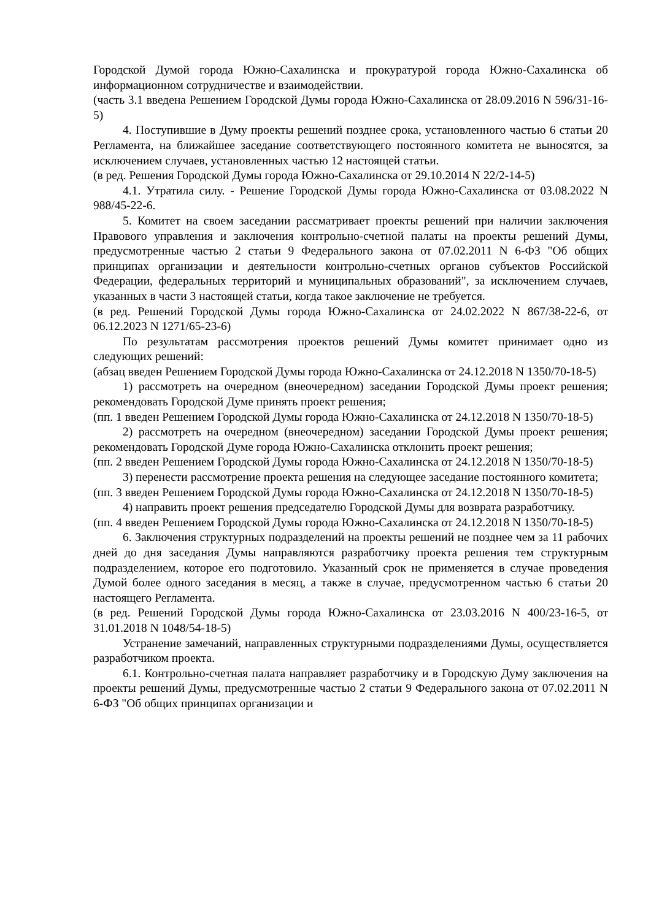Городской Думой города Южно-Сахалинска и прокуратурой города Южно-Сахалинска об информационном сотрудничестве и взаимодействии.
(часть 3.1 введена Решением Городской Думы города Южно-Сахалинска от 28.09.2016 N 596/31-16-5)
4. Поступившие в Думу проекты решений позднее срока, установленного частью 6 статьи 20 Регламента, на ближайшее заседание соответствующего постоянного комитета не выносятся, за исключением случаев, установленных частью 12 настоящей статьи.
(в ред. Решения Городской Думы города Южно-Сахалинска от 29.10.2014 N 22/2-14-5)
4.1. Утратила силу. - Решение Городской Думы города Южно-Сахалинска от 03.08.2022 N 988/45-22-6.
5. Комитет на своем заседании рассматривает проекты решений при наличии заключения Правового управления и заключения контрольно-счетной палаты на проекты решений Думы, предусмотренные частью 2 статьи 9 Федерального закона от 07.02.2011 N 6-ФЗ "Об общих принципах организации и деятельности контрольно-счетных органов субъектов Российской Федерации, федеральных территорий и муниципальных образований", за исключением случаев, указанных в части 3 настоящей статьи, когда такое заключение не требуется.
(в ред. Решений Городской Думы города Южно-Сахалинска от 24.02.2022 N 867/38-22-6, от 06.12.2023 N 1271/65-23-6)
По результатам рассмотрения проектов решений Думы комитет принимает одно из следующих решений:
(абзац введен Решением Городской Думы города Южно-Сахалинска от 24.12.2018 N 1350/70-18-5)
1) рассмотреть на очередном (внеочередном) заседании Городской Думы проект решения; рекомендовать Городской Думе принять проект решения;
(пп. 1 введен Решением Городской Думы города Южно-Сахалинска от 24.12.2018 N 1350/70-18-5)
2) рассмотреть на очередном (внеочередном) заседании Городской Думы проект решения; рекомендовать Городской Думе города Южно-Сахалинска отклонить проект решения;
(пп. 2 введен Решением Городской Думы города Южно-Сахалинска от 24.12.2018 N 1350/70-18-5)
3) перенести рассмотрение проекта решения на следующее заседание постоянного комитета;
(пп. 3 введен Решением Городской Думы города Южно-Сахалинска от 24.12.2018 N 1350/70-18-5)
4) направить проект решения председателю Городской Думы для возврата разработчику.
(пп. 4 введен Решением Городской Думы города Южно-Сахалинска от 24.12.2018 N 1350/70-18-5)
6. Заключения структурных подразделений на проекты решений не позднее чем за 11 рабочих дней до дня заседания Думы направляются разработчику проекта решения тем структурным подразделением, которое его подготовило. Указанный срок не применяется в случае проведения Думой более одного заседания в месяц, а также в случае, предусмотренном частью 6 статьи 20 настоящего Регламента.
(в ред. Решений Городской Думы города Южно-Сахалинска от 23.03.2016 N 400/23-16-5, от 31.01.2018 N 1048/54-18-5)
Устранение замечаний, направленных структурными подразделениями Думы, осуществляется разработчиком проекта.
6.1. Контрольно-счетная палата направляет разработчику и в Городскую Думу заключения на проекты решений Думы, предусмотренные частью 2 статьи 9 Федерального закона от 07.02.2011 N 6-ФЗ "Об общих принципах организации и